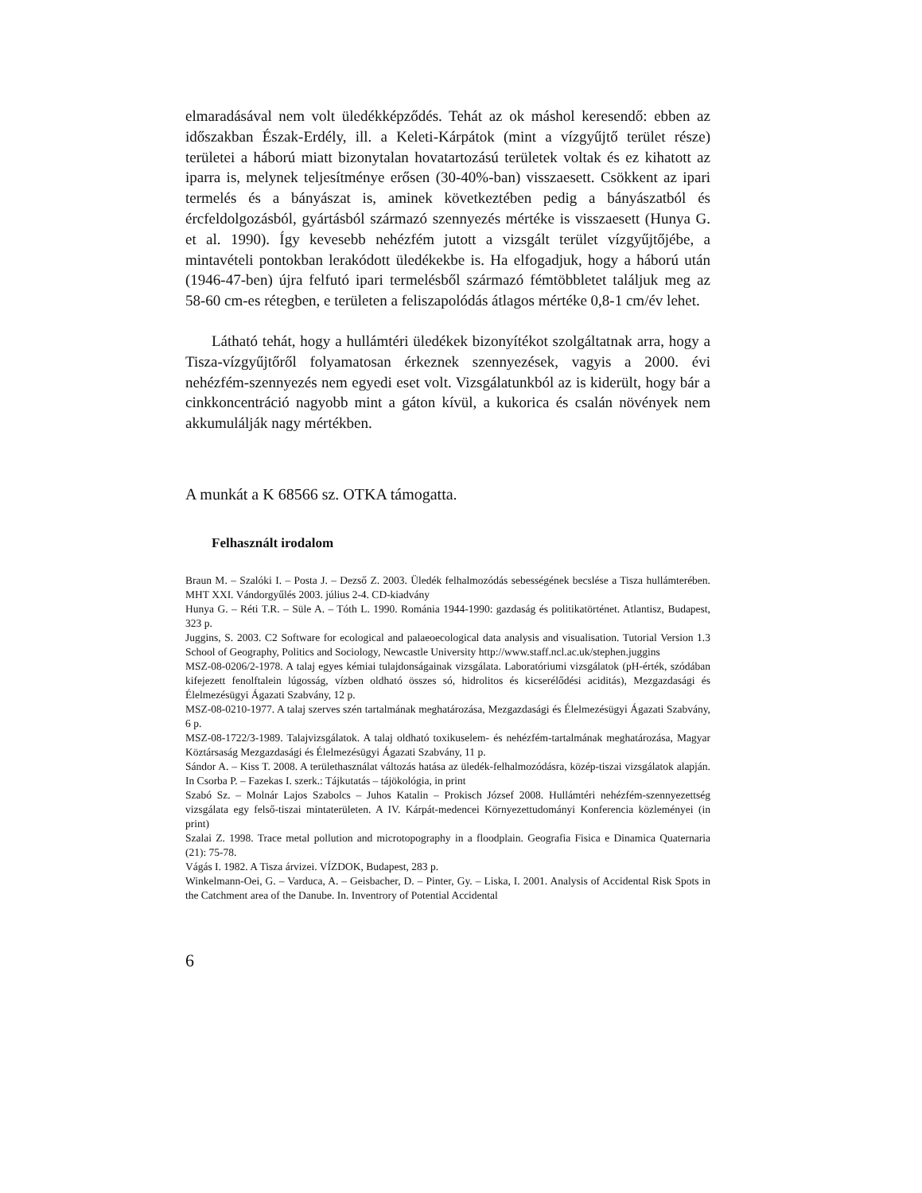elmaradásával nem volt üledékképződés. Tehát az ok máshol keresendő: ebben az időszakban Észak-Erdély, ill. a Keleti-Kárpátok (mint a vízgyűjtő terület része) területei a háború miatt bizonytalan hovatartozású területek voltak és ez kihatott az iparra is, melynek teljesítménye erősen (30-40%-ban) visszaesett. Csökkent az ipari termelés és a bányászat is, aminek következtében pedig a bányászatból és ércfeldolgozásból, gyártásból származó szennyezés mértéke is visszaesett (Hunya G. et al. 1990). Így kevesebb nehézfém jutott a vizsgált terület vízgyűjtőjébe, a mintavételi pontokban lerakódott üledékekbe is. Ha elfogadjuk, hogy a háború után (1946-47-ben) újra felfutó ipari termelésből származó fémtöbbletet találjuk meg az 58-60 cm-es rétegben, e területen a feliszapolódás átlagos mértéke 0,8-1 cm/év lehet.
Látható tehát, hogy a hullámtéri üledékek bizonyítékot szolgáltatnak arra, hogy a Tisza-vízgyűjtőről folyamatosan érkeznek szennyezések, vagyis a 2000. évi nehézfém-szennyezés nem egyedi eset volt. Vizsgálatunkból az is kiderült, hogy bár a cinkkoncentráció nagyobb mint a gáton kívül, a kukorica és csalán növények nem akkumulálják nagy mértékben.
A munkát a K 68566 sz. OTKA támogatta.
Felhasznált irodalom
Braun M. – Szalóki I. – Posta J. – Dezső Z. 2003. Üledék felhalmozódás sebességének becslése a Tisza hullámterében. MHT XXI. Vándorgyűlés 2003. július 2-4. CD-kiadvány
Hunya G. – Réti T.R. – Süle A. – Tóth L. 1990. Románia 1944-1990: gazdaság és politikatörténet. Atlantisz, Budapest, 323 p.
Juggins, S. 2003. C2 Software for ecological and palaeoecological data analysis and visualisation. Tutorial Version 1.3 School of Geography, Politics and Sociology, Newcastle University http://www.staff.ncl.ac.uk/stephen.juggins
MSZ-08-0206/2-1978. A talaj egyes kémiai tulajdonságainak vizsgálata. Laboratóriumi vizsgálatok (pH-érték, szódában kifejezett fenolftalein lúgosság, vízben oldható összes só, hidrolitos és kicserélődési aciditás), Mezgazdasági és Élelmezésügyi Ágazati Szabvány, 12 p.
MSZ-08-0210-1977. A talaj szerves szén tartalmának meghatározása, Mezgazdasági és Élelmezésügyi Ágazati Szabvány, 6 p.
MSZ-08-1722/3-1989. Talajvizsgálatok. A talaj oldható toxikuselem- és nehézfém-tartalmának meghatározása, Magyar Köztársaság Mezgazdasági és Élelmezésügyi Ágazati Szabvány, 11 p.
Sándor A. – Kiss T. 2008. A területhasználat változás hatása az üledék-felhalmozódásra, közép-tiszai vizsgálatok alapján. In Csorba P. – Fazekas I. szerk.: Tájkutatás – tájökológia, in print
Szabó Sz. – Molnár Lajos Szabolcs – Juhos Katalin – Prokisch József 2008. Hullámtéri nehézfém-szennyezettség vizsgálata egy felső-tiszai mintaterületen. A IV. Kárpát-medencei Környezettudományi Konferencia közleményei (in print)
Szalai Z. 1998. Trace metal pollution and microtopography in a floodplain. Geografia Fisica e Dinamica Quaternaria (21): 75-78.
Vágás I. 1982. A Tisza árvizei. VÍZDOK, Budapest, 283 p.
Winkelmann-Oei, G. – Varduca, A. – Geisbacher, D. – Pinter, Gy. – Liska, I. 2001. Analysis of Accidental Risk Spots in the Catchment area of the Danube. In. Inventrory of Potential Accidental
6